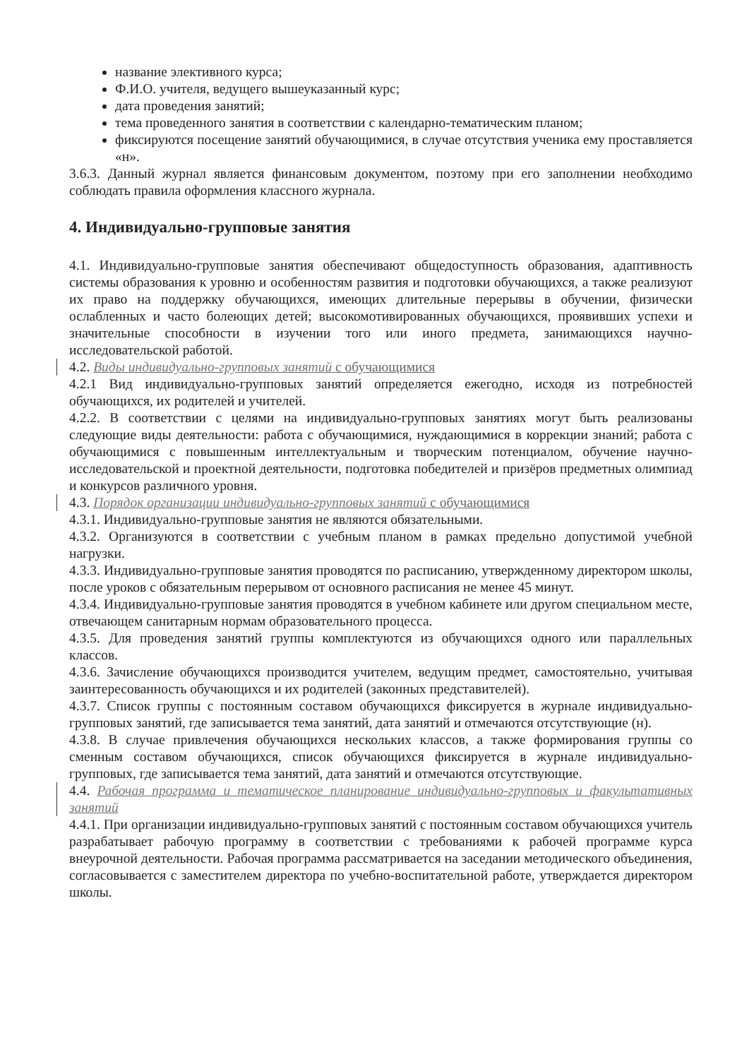название элективного курса;
Ф.И.О. учителя, ведущего вышеуказанный курс;
дата проведения занятий;
тема проведенного занятия в соответствии с календарно-тематическим планом;
фиксируются посещение занятий обучающимися, в случае отсутствия ученика ему проставляется «н».
3.6.3. Данный журнал является финансовым документом, поэтому при его заполнении необходимо соблюдать правила оформления классного журнала.
4. Индивидуально-групповые занятия
4.1. Индивидуально-групповые занятия обеспечивают общедоступность образования, адаптивность системы образования к уровню и особенностям развития и подготовки обучающихся, а также реализуют их право на поддержку обучающихся, имеющих длительные перерывы в обучении, физически ослабленных и часто болеющих детей; высокомотивированных обучающихся, проявивших успехи и значительные способности в изучении того или иного предмета, занимающихся научно-исследовательской работой.
4.2. Виды индивидуально-групповых занятий с обучающимися
4.2.1 Вид индивидуально-групповых занятий определяется ежегодно, исходя из потребностей обучающихся, их родителей и учителей.
4.2.2. В соответствии с целями на индивидуально-групповых занятиях могут быть реализованы следующие виды деятельности: работа с обучающимися, нуждающимися в коррекции знаний; работа с обучающимися с повышенным интеллектуальным и творческим потенциалом, обучение научно- исследовательской и проектной деятельности, подготовка победителей и призёров предметных олимпиад и конкурсов различного уровня.
4.3. Порядок организации индивидуально-групповых занятий с обучающимися
4.3.1. Индивидуально-групповые занятия не являются обязательными.
4.3.2. Организуются в соответствии с учебным планом в рамках предельно допустимой учебной нагрузки.
4.3.3. Индивидуально-групповые занятия проводятся по расписанию, утвержденному директором школы, после уроков с обязательным перерывом от основного расписания не менее 45 минут.
4.3.4. Индивидуально-групповые занятия проводятся в учебном кабинете или другом специальном месте, отвечающем санитарным нормам образовательного процесса.
4.3.5. Для проведения занятий группы комплектуются из обучающихся одного или параллельных классов.
4.3.6. Зачисление обучающихся производится учителем, ведущим предмет, самостоятельно, учитывая заинтересованность обучающихся и их родителей (законных представителей).
4.3.7. Список группы с постоянным составом обучающихся фиксируется в журнале индивидуально-групповых занятий, где записывается тема занятий, дата занятий и отмечаются отсутствующие (н).
4.3.8. В случае привлечения обучающихся нескольких классов, а также формирования группы со сменным составом обучающихся, список обучающихся фиксируется в журнале индивидуально-групповых, где записывается тема занятий, дата занятий и отмечаются отсутствующие.
4.4. Рабочая программа и тематическое планирование индивидуально-групповых и факультативных занятий
4.4.1. При организации индивидуально-групповых занятий с постоянным составом обучающихся учитель разрабатывает рабочую программу в соответствии с требованиями к рабочей программе курса внеурочной деятельности. Рабочая программа рассматривается на заседании методического объединения, согласовывается с заместителем директора по учебно-воспитательной работе, утверждается директором школы.